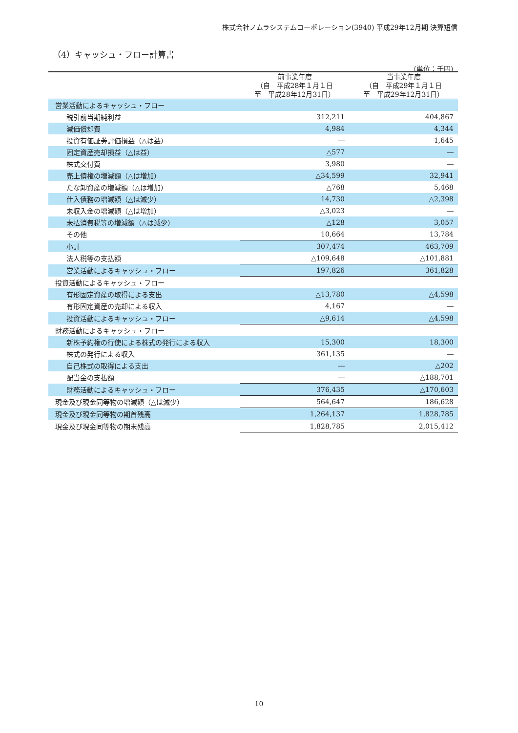株式会社ノムラシステムコーポレーション(3940) 平成29年12月期 決算短信
（4）キャッシュ・フロー計算書
（単位：千円）
| | 前事業年度 （自 平成28年１月１日 至 平成28年12月31日） | 当事業年度 （自 平成29年１月１日 至 平成29年12月31日） |
| --- | --- | --- |
| 営業活動によるキャッシュ・フロー | | |
| 税引前当期純利益 | 312,211 | 404,867 |
| 減価償却費 | 4,984 | 4,344 |
| 投資有価証券評価損益（△は益） | ― | 1,645 |
| 固定資産売却損益（△は益） | △577 | ― |
| 株式交付費 | 3,980 | ― |
| 売上債権の増減額（△は増加） | △34,599 | 32,941 |
| たな卸資産の増減額（△は増加） | △768 | 5,468 |
| 仕入債務の増減額（△は減少） | 14,730 | △2,398 |
| 未収入金の増減額（△は増加） | △3,023 | ― |
| 未払消費税等の増減額（△は減少） | △128 | 3,057 |
| その他 | 10,664 | 13,784 |
| 小計 | 307,474 | 463,709 |
| 法人税等の支払額 | △109,648 | △101,881 |
| 営業活動によるキャッシュ・フロー | 197,826 | 361,828 |
| 投資活動によるキャッシュ・フロー | | |
| 有形固定資産の取得による支出 | △13,780 | △4,598 |
| 有形固定資産の売却による収入 | 4,167 | ― |
| 投資活動によるキャッシュ・フロー | △9,614 | △4,598 |
| 財務活動によるキャッシュ・フロー | | |
| 新株予約権の行使による株式の発行による収入 | 15,300 | 18,300 |
| 株式の発行による収入 | 361,135 | ― |
| 自己株式の取得による支出 | ― | △202 |
| 配当金の支払額 | ― | △188,701 |
| 財務活動によるキャッシュ・フロー | 376,435 | △170,603 |
| 現金及び現金同等物の増減額（△は減少） | 564,647 | 186,628 |
| 現金及び現金同等物の期首残高 | 1,264,137 | 1,828,785 |
| 現金及び現金同等物の期末残高 | 1,828,785 | 2,015,412 |
10